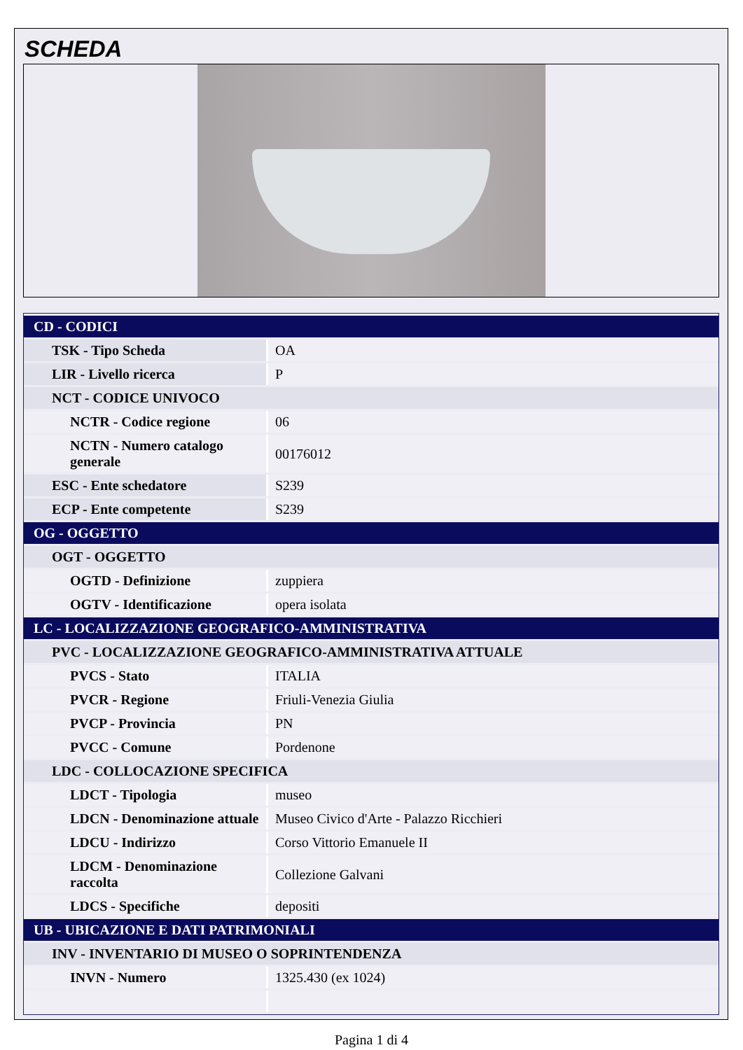SCHEDA
| CD - CODICI | |
| TSK - Tipo Scheda | OA |
| LIR - Livello ricerca | P |
| NCT - CODICE UNIVOCO | |
| NCTR - Codice regione | 06 |
| NCTN - Numero catalogo generale | 00176012 |
| ESC - Ente schedatore | S239 |
| ECP - Ente competente | S239 |
| OG - OGGETTO | |
| OGT - OGGETTO | |
| OGTD - Definizione | zuppiera |
| OGTV - Identificazione | opera isolata |
| LC - LOCALIZZAZIONE GEOGRAFICO-AMMINISTRATIVA | |
| PVC - LOCALIZZAZIONE GEOGRAFICO-AMMINISTRATIVA ATTUALE | |
| PVCS - Stato | ITALIA |
| PVCR - Regione | Friuli-Venezia Giulia |
| PVCP - Provincia | PN |
| PVCC - Comune | Pordenone |
| LDC - COLLOCAZIONE SPECIFICA | |
| LDCT - Tipologia | museo |
| LDCN - Denominazione attuale | Museo Civico d'Arte - Palazzo Ricchieri |
| LDCU - Indirizzo | Corso Vittorio Emanuele II |
| LDCM - Denominazione raccolta | Collezione Galvani |
| LDCS - Specifiche | depositi |
| UB - UBICAZIONE E DATI PATRIMONIALI | |
| INV - INVENTARIO DI MUSEO O SOPRINTENDENZA | |
| INVN - Numero | 1325.430 (ex 1024) |
Pagina 1 di 4